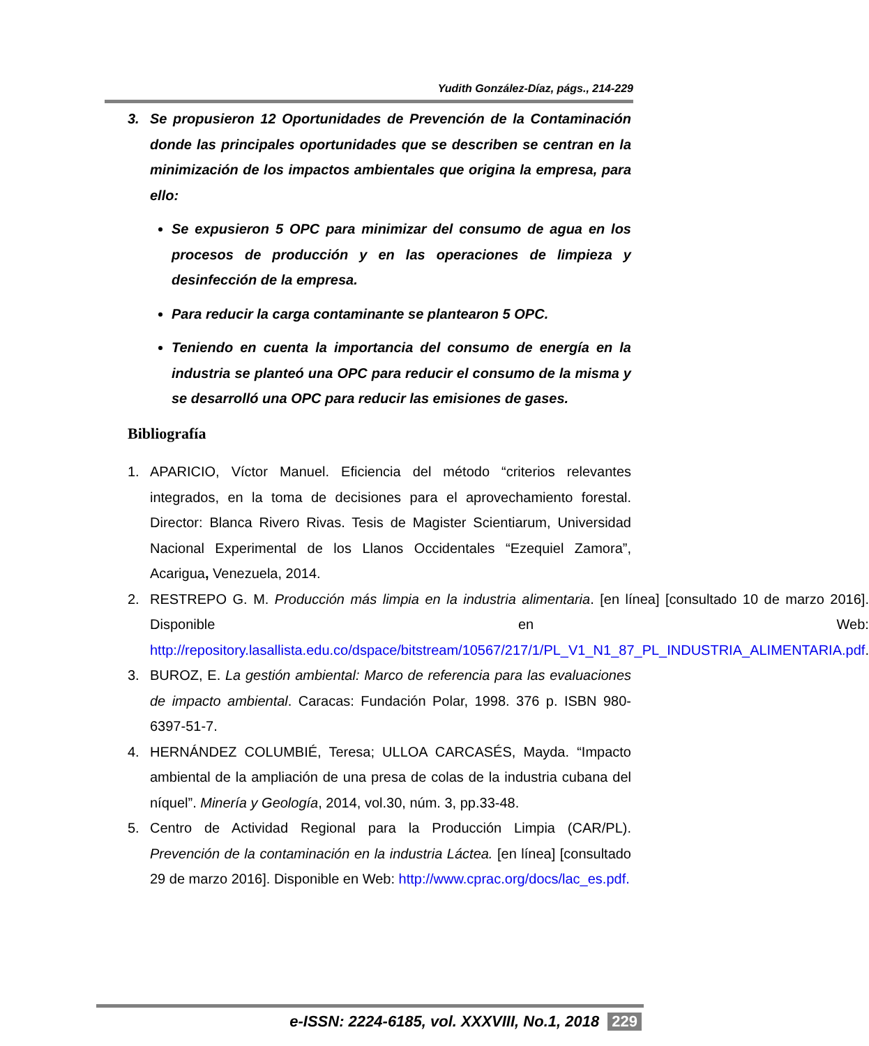Yudith González-Díaz, págs., 214-229
3. Se propusieron 12 Oportunidades de Prevención de la Contaminación donde las principales oportunidades que se describen se centran en la minimización de los impactos ambientales que origina la empresa, para ello:
Se expusieron 5 OPC para minimizar del consumo de agua en los procesos de producción y en las operaciones de limpieza y desinfección de la empresa.
Para reducir la carga contaminante se plantearon 5 OPC.
Teniendo en cuenta la importancia del consumo de energía en la industria se planteó una OPC para reducir el consumo de la misma y se desarrolló una OPC para reducir las emisiones de gases.
Bibliografía
1. APARICIO, Víctor Manuel. Eficiencia del método “criterios relevantes integrados, en la toma de decisiones para el aprovechamiento forestal. Director: Blanca Rivero Rivas. Tesis de Magister Scientiarum, Universidad Nacional Experimental de los Llanos Occidentales “Ezequiel Zamora”, Acarigua, Venezuela, 2014.
2. RESTREPO G. M. Producción más limpia en la industria alimentaria. [en línea] [consultado 10 de marzo 2016]. Disponible en Web: http://repository.lasallista.edu.co/dspace/bitstream/10567/217/1/PL_V1_N1_87_PL_INDUSTRIA_ALIMENTARIA.pdf.
3. BUROZ, E. La gestión ambiental: Marco de referencia para las evaluaciones de impacto ambiental. Caracas: Fundación Polar, 1998. 376 p. ISBN 980-6397-51-7.
4. HERNÁNDEZ COLUMBIÉ, Teresa; ULLOA CARCASÉS, Mayda. “Impacto ambiental de la ampliación de una presa de colas de la industria cubana del níquel”. Minería y Geología, 2014, vol.30, núm. 3, pp.33-48.
5. Centro de Actividad Regional para la Producción Limpia (CAR/PL). Prevención de la contaminación en la industria Láctea. [en línea] [consultado 29 de marzo 2016]. Disponible en Web: http://www.cprac.org/docs/lac_es.pdf.
e-ISSN: 2224-6185, vol. XXXVIII, No.1, 2018 229